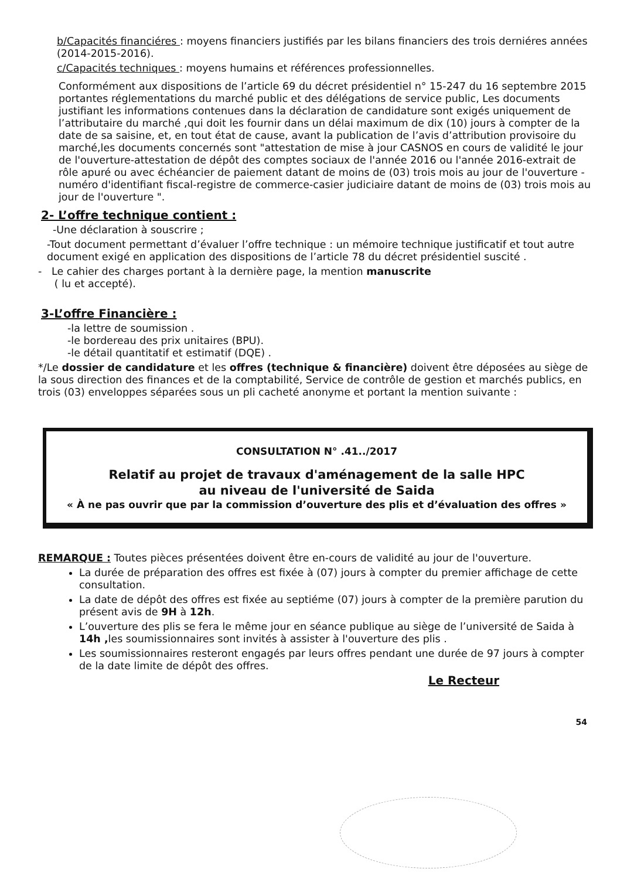b/Capacités financiéres : moyens financiers justifiés par les bilans financiers des trois derniéres années (2014-2015-2016).
c/Capacités techniques : moyens humains et références professionnelles.
Conformément aux dispositions de l’article 69 du décret présidentiel n° 15-247 du 16 septembre 2015 portantes réglementations du marché public et des délégations de service public, Les documents justifiant les informations contenues dans la déclaration de candidature sont exigés uniquement de l’attributaire du marché ,qui doit les fournir dans un délai maximum de dix (10) jours à compter de la date de sa saisine, et, en tout état de cause, avant la publication de l’avis d’attribution provisoire du marché,les documents concernés sont "attestation de mise à jour CASNOS en cours de validité le jour de l'ouverture-attestation de dépôt des comptes sociaux de l'année 2016 ou l'année 2016-extrait de rôle apuré ou avec échéancier de paiement datant de moins de (03) trois mois au jour de l'ouverture -numéro d'identifiant fiscal-registre de commerce-casier judiciaire datant de moins de (03) trois mois au jour de l'ouverture ".
2- L’offre technique contient :
-Une déclaration à souscrire ;
-Tout document permettant d’évaluer l’offre technique : un mémoire technique justificatif et tout autre document exigé en application des dispositions de l’article 78 du décret présidentiel suscité .
- Le cahier des charges portant à la dernière page, la mention manuscrite
( lu et accepté).
3-L’offre Financière :
-la lettre de soumission .
-le bordereau des prix unitaires (BPU).
-le détail quantitatif et estimatif (DQE) .
*/Le dossier de candidature et les offres (technique & financière) doivent être déposées au siège de la sous direction des finances et de la comptabilité, Service de contrôle de gestion et marchés publics, en trois (03) enveloppes séparées sous un pli cacheté anonyme et portant la mention suivante :
CONSULTATION N° .41../2017
Relatif au projet de travaux d'aménagement de la salle HPC
au niveau de l'université de Saida
« À ne pas ouvrir que par la commission d’ouverture des plis et d’évaluation des offres »
REMARQUE : Toutes pièces présentées doivent être en-cours de validité au jour de l'ouverture.
La durée de préparation des offres est fixée à (07) jours à compter du premier affichage de cette consultation.
La date de dépôt des offres est fixée au septiéme (07) jours à compter de la première parution du présent avis de 9H à 12h.
L’ouverture des plis se fera le même jour en séance publique au siège de l’université de Saida à 14h , les soumissionnaires sont invités à assister à l'ouverture des plis .
Les soumissionnaires resteront engagés par leurs offres pendant une durée de 97 jours à compter de la date limite de dépôt des offres.
Le Recteur
54